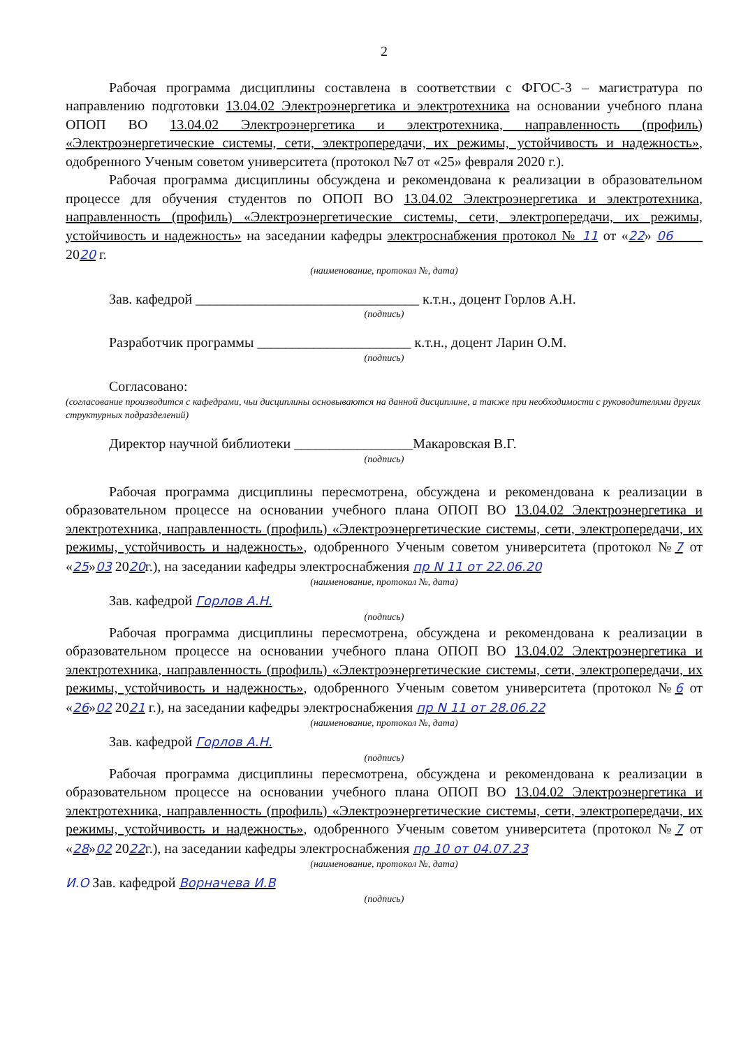2
Рабочая программа дисциплины составлена в соответствии с ФГОС-3 – магистратура по направлению подготовки 13.04.02 Электроэнергетика и электротехника на основании учебного плана ОПОП ВО 13.04.02 Электроэнергетика и электротехника, направленность (профиль) «Электроэнергетические системы, сети, электропередачи, их режимы, устойчивость и надежность», одобренного Ученым советом университета (протокол №7 от «25» февраля 2020 г.).
Рабочая программа дисциплины обсуждена и рекомендована к реализации в образовательном процессе для обучения студентов по ОПОП ВО 13.04.02 Электроэнергетика и электротехника, направленность (профиль) «Электроэнергетические системы, сети, электропередачи, их режимы, устойчивость и надежность» на заседании кафедры электроснабжения протокол № 11 от «22» 06 2020 г.
(наименование, протокол №, дата)
Зав. кафедрой ________________________________ к.т.н., доцент Горлов А.Н.
(подпись)
Разработчик программы ______________________ к.т.н., доцент Ларин О.М.
(подпись)
Согласовано:
(согласование производится с кафедрами, чьи дисциплины основываются на данной дисциплине, а также при необходимости с руководителями других структурных подразделений)
Директор научной библиотеки _________________Макаровская В.Г.
(подпись)
Рабочая программа дисциплины пересмотрена, обсуждена и рекомендована к реализации в образовательном процессе на основании учебного плана ОПОП ВО 13.04.02 Электроэнергетика и электротехника, направленность (профиль) «Электроэнергетические системы, сети, электропередачи, их режимы, устойчивость и надежность», одобренного Ученым советом университета (протокол №7 от «25»03 2020г.), на заседании кафедры электроснабжения пр N 11 от 22.06.20
(наименование, протокол №, дата)
Зав. кафедрой Горлов А.Н.
(подпись)
Рабочая программа дисциплины пересмотрена, обсуждена и рекомендована к реализации в образовательном процессе на основании учебного плана ОПОП ВО 13.04.02 Электроэнергетика и электротехника, направленность (профиль) «Электроэнергетические системы, сети, электропередачи, их режимы, устойчивость и надежность», одобренного Ученым советом университета (протокол №6 от «26»02 2021 г.), на заседании кафедры электроснабжения пр N 11 от 28.06.22
(наименование, протокол №, дата)
Зав. кафедрой Горлов А.Н.
(подпись)
Рабочая программа дисциплины пересмотрена, обсуждена и рекомендована к реализации в образовательном процессе на основании учебного плана ОПОП ВО 13.04.02 Электроэнергетика и электротехника, направленность (профиль) «Электроэнергетические системы, сети, электропередачи, их режимы, устойчивость и надежность», одобренного Ученым советом университета (протокол №7 от «28»02 2022г.), на заседании кафедры электроснабжения пр 10 от 04.07.23
(наименование, протокол №, дата)
И.О Зав. кафедрой Ворначева И.В
(подпись)